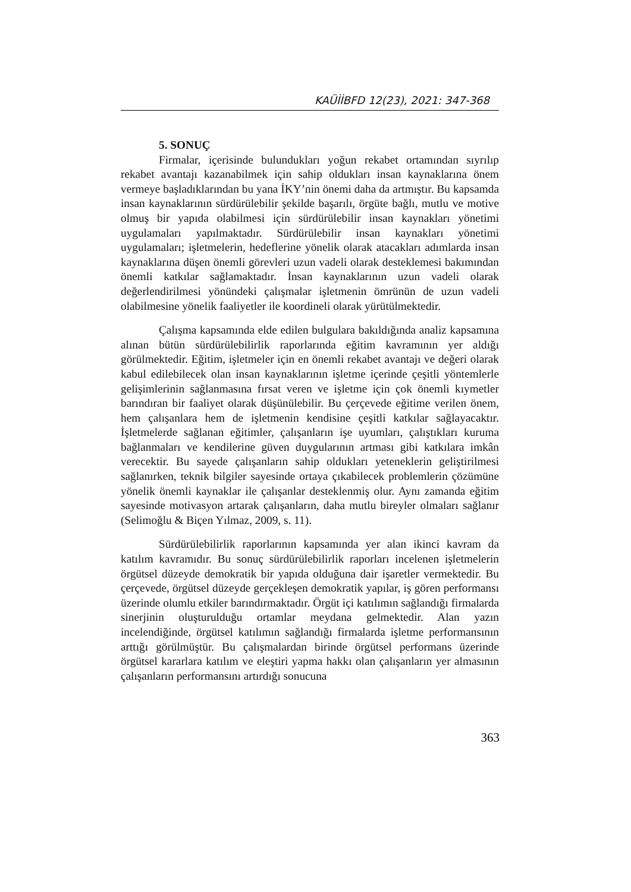KAÜİİBFD 12(23), 2021: 347-368
5. SONUÇ
Firmalar, içerisinde bulundukları yoğun rekabet ortamından sıyrılıp rekabet avantajı kazanabilmek için sahip oldukları insan kaynaklarına önem vermeye başladıklarından bu yana İKY’nin önemi daha da artmıştır. Bu kapsamda insan kaynaklarının sürdürülebilir şekilde başarılı, örgüte bağlı, mutlu ve motive olmuş bir yapıda olabilmesi için sürdürülebilir insan kaynakları yönetimi uygulamaları yapılmaktadır. Sürdürülebilir insan kaynakları yönetimi uygulamaları; işletmelerin, hedeflerine yönelik olarak atacakları adımlarda insan kaynaklarına düşen önemli görevleri uzun vadeli olarak desteklemesi bakımından önemli katkılar sağlamaktadır. İnsan kaynaklarının uzun vadeli olarak değerlendirilmesi yönündeki çalışmalar işletmenin ömrünün de uzun vadeli olabilmesine yönelik faaliyetler ile koordineli olarak yürütülmektedir.
Çalışma kapsamında elde edilen bulgulara bakıldığında analiz kapsamına alınan bütün sürdürülebilirlik raporlarında eğitim kavramının yer aldığı görülmektedir. Eğitim, işletmeler için en önemli rekabet avantajı ve değeri olarak kabul edilebilecek olan insan kaynaklarının işletme içerinde çeşitli yöntemlerle gelişimlerinin sağlanmasına fırsat veren ve işletme için çok önemli kıymetler barındıran bir faaliyet olarak düşünülebilir. Bu çerçevede eğitime verilen önem, hem çalışanlara hem de işletmenin kendisine çeşitli katkılar sağlayacaktır. İşletmelerde sağlanan eğitimler, çalışanların işe uyumları, çalıştıkları kuruma bağlanmaları ve kendilerine güven duygularının artması gibi katkılara imkân verecektir. Bu sayede çalışanların sahip oldukları yeteneklerin geliştirilmesi sağlanırken, teknik bilgiler sayesinde ortaya çıkabilecek problemlerin çözümüne yönelik önemli kaynaklar ile çalışanlar desteklenmiş olur. Aynı zamanda eğitim sayesinde motivasyon artarak çalışanların, daha mutlu bireyler olmaları sağlanır (Selimoğlu & Biçen Yılmaz, 2009, s. 11).
Sürdürülebilirlik raporlarının kapsamında yer alan ikinci kavram da katılım kavramıdır. Bu sonuç sürdürülebilirlik raporları incelenen işletmelerin örgütsel düzeyde demokratik bir yapıda olduğuna dair işaretler vermektedir. Bu çerçevede, örgütsel düzeyde gerçekleşen demokratik yapılar, iş gören performansı üzerinde olumlu etkiler barındırmaktadır. Örgüt içi katılımın sağlandığı firmalarda sinerjinin oluşturulduğu ortamlar meydana gelmektedir. Alan yazın incelendiğinde, örgütsel katılımın sağlandığı firmalarda işletme performansının arttığı görülmüştür. Bu çalışmalardan birinde örgütsel performans üzerinde örgütsel kararlara katılım ve eleştiri yapma hakkı olan çalışanların yer almasının çalışanların performansını artırdığı sonucuna
363